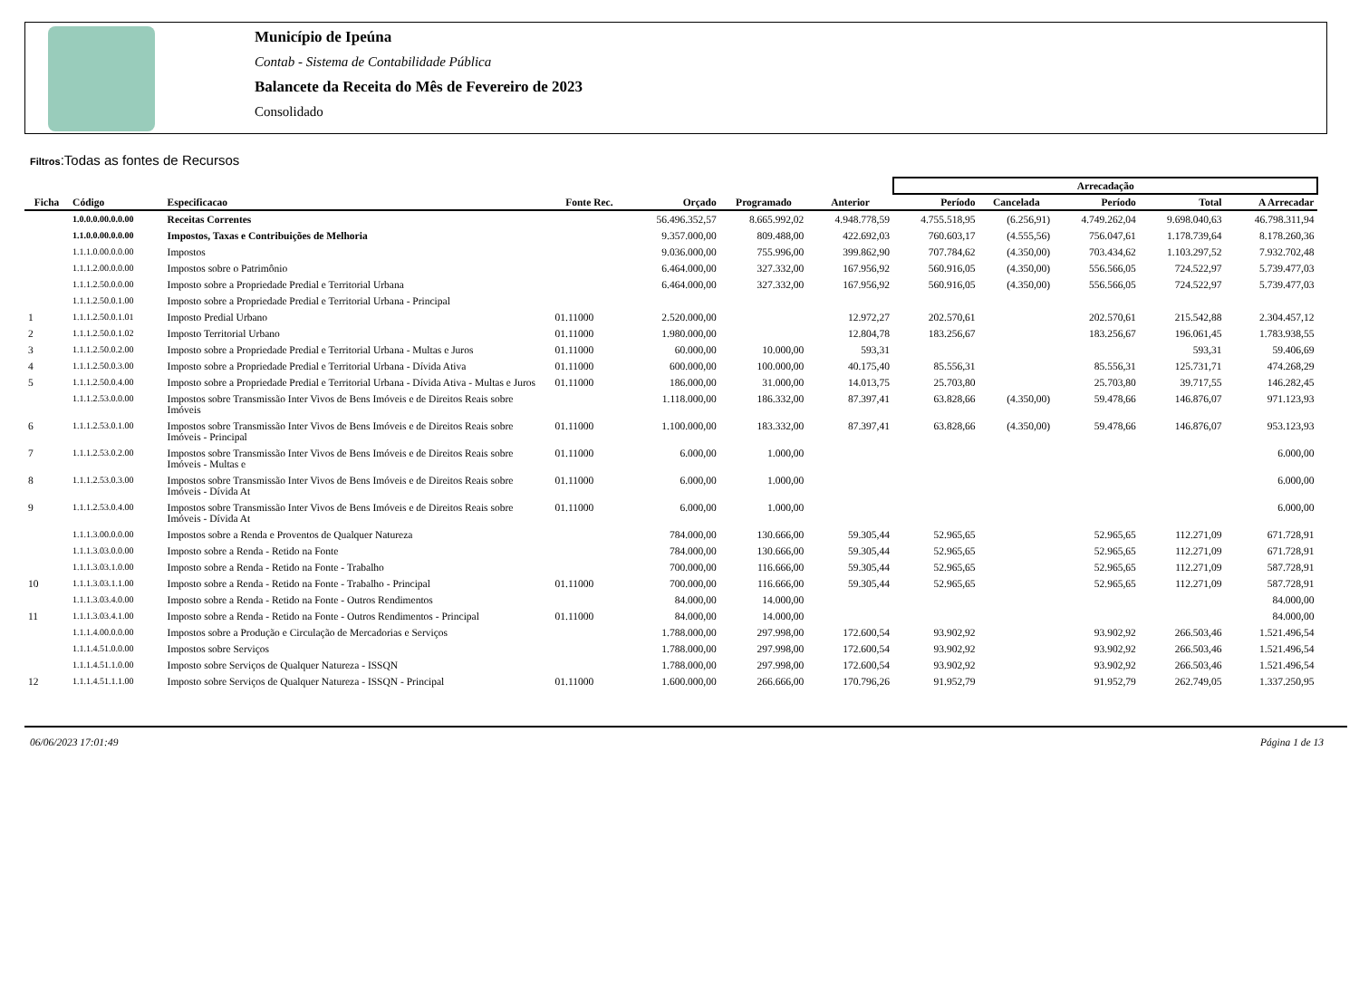Município de Ipeúna
Contab - Sistema de Contabilidade Pública
Balancete da Receita do Mês de Fevereiro de 2023
Consolidado
Filtros:Todas as fontes de Recursos
| | | | | | | | Arrecadação | | | | | |
| --- | --- | --- | --- | --- | --- | --- | --- | --- | --- | --- | --- | --- |
| Ficha | Código | Especificacao | Fonte Rec. | Orçado | Programado | Anterior | Período | Cancelada | Período | Total | A Arrecadar | |
| | 1.0.0.0.00.0.0.00 | Receitas Correntes | | 56.496.352,57 | 8.665.992,02 | 4.948.778,59 | 4.755.518,95 | (6.256,91) | 4.749.262,04 | 9.698.040,63 | 46.798.311,94 | |
| | 1.1.0.0.00.0.0.00 | Impostos, Taxas e Contribuições de Melhoria | | 9.357.000,00 | 809.488,00 | 422.692,03 | 760.603,17 | (4.555,56) | 756.047,61 | 1.178.739,64 | 8.178.260,36 | |
| | 1.1.1.0.00.0.0.00 | Impostos | | 9.036.000,00 | 755.996,00 | 399.862,90 | 707.784,62 | (4.350,00) | 703.434,62 | 1.103.297,52 | 7.932.702,48 | |
| | 1.1.1.2.00.0.0.00 | Impostos sobre o Patrimônio | | 6.464.000,00 | 327.332,00 | 167.956,92 | 560.916,05 | (4.350,00) | 556.566,05 | 724.522,97 | 5.739.477,03 | |
| | 1.1.1.2.50.0.0.00 | Imposto sobre a Propriedade Predial e Territorial Urbana | | 6.464.000,00 | 327.332,00 | 167.956,92 | 560.916,05 | (4.350,00) | 556.566,05 | 724.522,97 | 5.739.477,03 | |
| | 1.1.1.2.50.0.1.00 | Imposto sobre a Propriedade Predial e Territorial Urbana - Principal | | | | | | | | | | |
| 1 | 1.1.1.2.50.0.1.01 | Imposto Predial Urbano | 01.11000 | 2.520.000,00 | | 12.972,27 | 202.570,61 | | 202.570,61 | 215.542,88 | 2.304.457,12 | |
| 2 | 1.1.1.2.50.0.1.02 | Imposto Territorial Urbano | 01.11000 | 1.980.000,00 | | 12.804,78 | 183.256,67 | | 183.256,67 | 196.061,45 | 1.783.938,55 | |
| 3 | 1.1.1.2.50.0.2.00 | Imposto sobre a Propriedade Predial e Territorial Urbana - Multas e Juros | 01.11000 | 60.000,00 | 10.000,00 | 593,31 | | | | 593,31 | 59.406,69 | |
| 4 | 1.1.1.2.50.0.3.00 | Imposto sobre a Propriedade Predial e Territorial Urbana - Dívida Ativa | 01.11000 | 600.000,00 | 100.000,00 | 40.175,40 | 85.556,31 | | 85.556,31 | 125.731,71 | 474.268,29 | |
| 5 | 1.1.1.2.50.0.4.00 | Imposto sobre a Propriedade Predial e Territorial Urbana - Dívida Ativa - Multas e Juros | 01.11000 | 186.000,00 | 31.000,00 | 14.013,75 | 25.703,80 | | 25.703,80 | 39.717,55 | 146.282,45 | |
| | 1.1.1.2.53.0.0.00 | Impostos sobre Transmissão Inter Vivos de Bens Imóveis e de Direitos Reais sobre Imóveis | | 1.118.000,00 | 186.332,00 | 87.397,41 | 63.828,66 | (4.350,00) | 59.478,66 | 146.876,07 | 971.123,93 | |
| 6 | 1.1.1.2.53.0.1.00 | Impostos sobre Transmissão Inter Vivos de Bens Imóveis e de Direitos Reais sobre Imóveis - Principal | 01.11000 | 1.100.000,00 | 183.332,00 | 87.397,41 | 63.828,66 | (4.350,00) | 59.478,66 | 146.876,07 | 953.123,93 | |
| 7 | 1.1.1.2.53.0.2.00 | Impostos sobre Transmissão Inter Vivos de Bens Imóveis e de Direitos Reais sobre Imóveis - Multas e | 01.11000 | 6.000,00 | 1.000,00 | | | | | | 6.000,00 | |
| 8 | 1.1.1.2.53.0.3.00 | Impostos sobre Transmissão Inter Vivos de Bens Imóveis e de Direitos Reais sobre Imóveis - Dívida At | 01.11000 | 6.000,00 | 1.000,00 | | | | | | 6.000,00 | |
| 9 | 1.1.1.2.53.0.4.00 | Impostos sobre Transmissão Inter Vivos de Bens Imóveis e de Direitos Reais sobre Imóveis - Dívida At | 01.11000 | 6.000,00 | 1.000,00 | | | | | | 6.000,00 | |
| | 1.1.1.3.00.0.0.00 | Impostos sobre a Renda e Proventos de Qualquer Natureza | | 784.000,00 | 130.666,00 | 59.305,44 | 52.965,65 | | 52.965,65 | 112.271,09 | 671.728,91 | |
| | 1.1.1.3.03.0.0.00 | Imposto sobre a Renda - Retido na Fonte | | 784.000,00 | 130.666,00 | 59.305,44 | 52.965,65 | | 52.965,65 | 112.271,09 | 671.728,91 | |
| | 1.1.1.3.03.1.0.00 | Imposto sobre a Renda - Retido na Fonte - Trabalho | | 700.000,00 | 116.666,00 | 59.305,44 | 52.965,65 | | 52.965,65 | 112.271,09 | 587.728,91 | |
| 10 | 1.1.1.3.03.1.1.00 | Imposto sobre a Renda - Retido na Fonte - Trabalho - Principal | 01.11000 | 700.000,00 | 116.666,00 | 59.305,44 | 52.965,65 | | 52.965,65 | 112.271,09 | 587.728,91 | |
| | 1.1.1.3.03.4.0.00 | Imposto sobre a Renda - Retido na Fonte - Outros Rendimentos | | 84.000,00 | 14.000,00 | | | | | | 84.000,00 | |
| 11 | 1.1.1.3.03.4.1.00 | Imposto sobre a Renda - Retido na Fonte - Outros Rendimentos - Principal | 01.11000 | 84.000,00 | 14.000,00 | | | | | | 84.000,00 | |
| | 1.1.1.4.00.0.0.00 | Impostos sobre a Produção e Circulação de Mercadorias e Serviços | | 1.788.000,00 | 297.998,00 | 172.600,54 | 93.902,92 | | 93.902,92 | 266.503,46 | 1.521.496,54 | |
| | 1.1.1.4.51.0.0.00 | Impostos sobre Serviços | | 1.788.000,00 | 297.998,00 | 172.600,54 | 93.902,92 | | 93.902,92 | 266.503,46 | 1.521.496,54 | |
| | 1.1.1.4.51.1.0.00 | Imposto sobre Serviços de Qualquer Natureza - ISSQN | | 1.788.000,00 | 297.998,00 | 172.600,54 | 93.902,92 | | 93.902,92 | 266.503,46 | 1.521.496,54 | |
| 12 | 1.1.1.4.51.1.1.00 | Imposto sobre Serviços de Qualquer Natureza - ISSQN - Principal | 01.11000 | 1.600.000,00 | 266.666,00 | 170.796,26 | 91.952,79 | | 91.952,79 | 262.749,05 | 1.337.250,95 | |
06/06/2023 17:01:49 Página 1 de 13